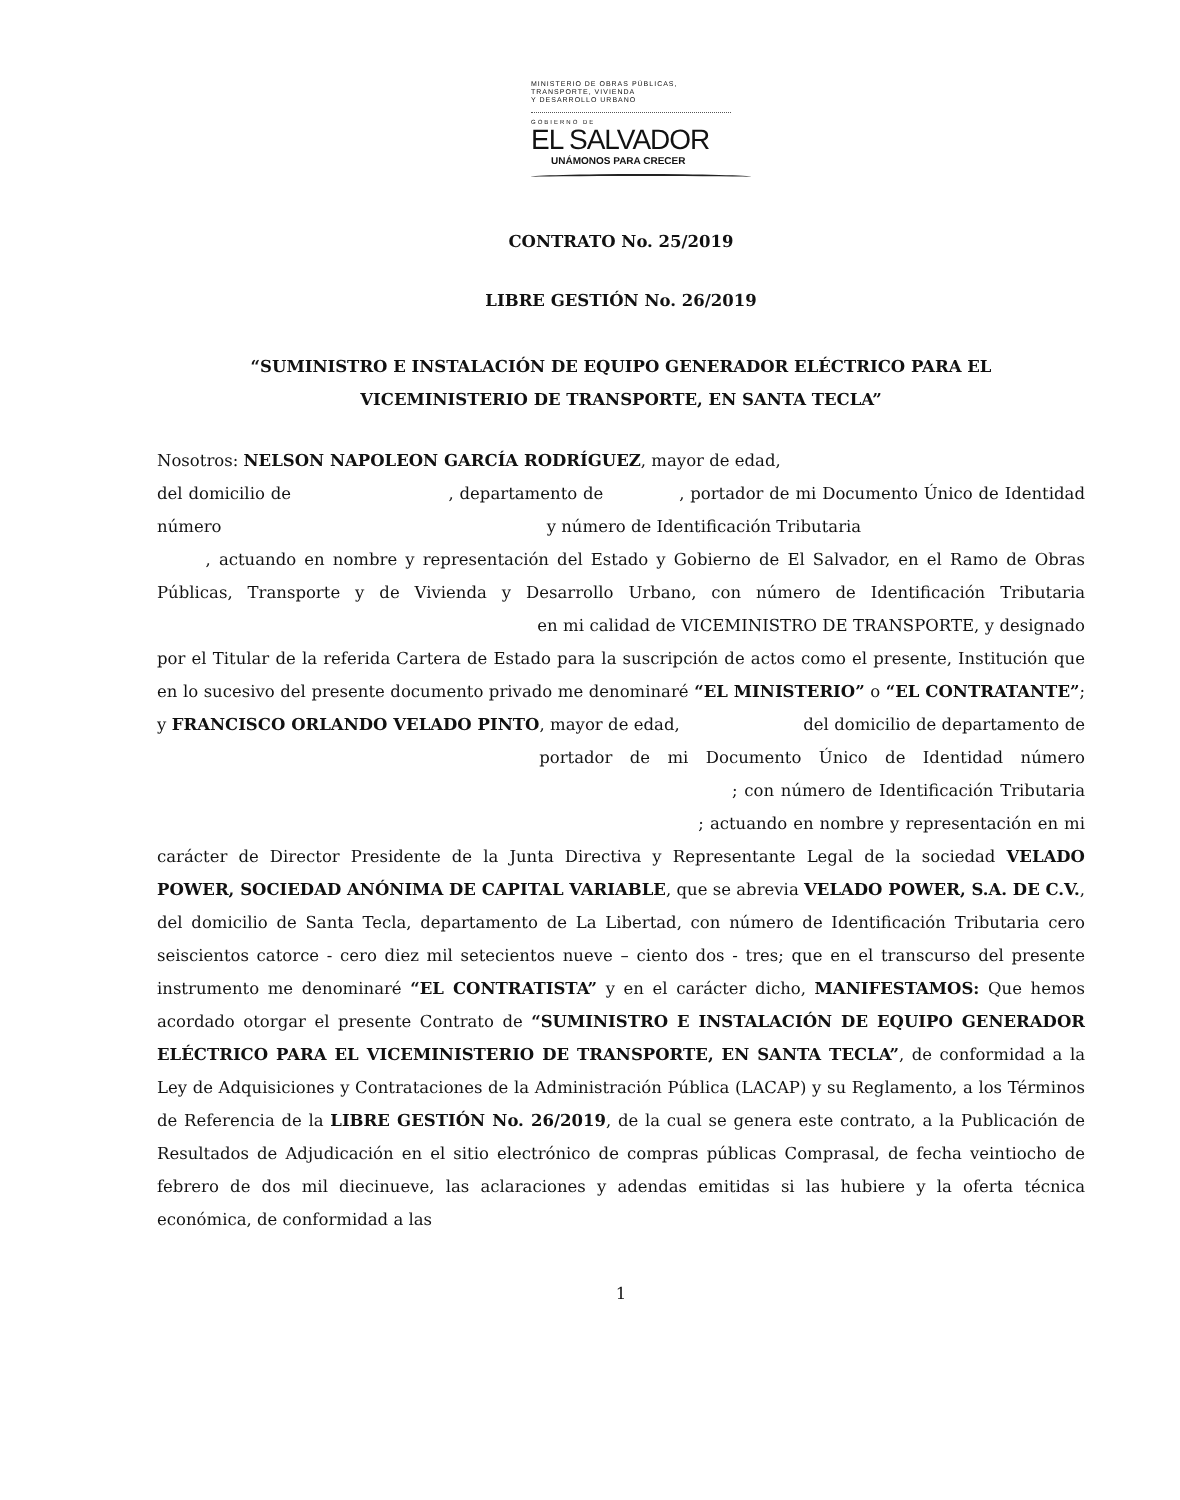MINISTERIO DE OBRAS PÚBLICAS,
TRANSPORTE, VIVIENDA
Y DESARROLLO URBANO
GOBIERNO DE
EL SALVADOR
UNÁMONOS PARA CRECER
CONTRATO No. 25/2019
LIBRE GESTIÓN No. 26/2019
“SUMINISTRO E INSTALACIÓN DE EQUIPO GENERADOR ELÉCTRICO PARA EL
VICEMINISTERIO DE TRANSPORTE, EN SANTA TECLA”
Nosotros: NELSON NAPOLEON GARCÍA RODRÍGUEZ, mayor de edad,
del domicilio de , departamento de , portador de mi Documento Único de Identidad número y número de Identificación Tributaria
, actuando en nombre y representación del Estado y Gobierno de El Salvador, en el Ramo de Obras Públicas, Transporte y de Vivienda y Desarrollo Urbano, con número de Identificación Tributaria en mi calidad de VICEMINISTRO DE TRANSPORTE, y designado por el Titular de la referida Cartera de Estado para la suscripción de actos como el presente, Institución que en lo sucesivo del presente documento privado me denominaré “EL MINISTERIO” o “EL CONTRATANTE”; y FRANCISCO ORLANDO VELADO PINTO, mayor de edad, del domicilio de departamento de portador de mi Documento Único de Identidad número ; con número de Identificación Tributaria ; actuando en nombre y representación en mi carácter de Director Presidente de la Junta Directiva y Representante Legal de la sociedad VELADO POWER, SOCIEDAD ANÓNIMA DE CAPITAL VARIABLE, que se abrevia VELADO POWER, S.A. DE C.V., del domicilio de Santa Tecla, departamento de La Libertad, con número de Identificación Tributaria cero seiscientos catorce - cero diez mil setecientos nueve – ciento dos - tres; que en el transcurso del presente instrumento me denominaré “EL CONTRATISTA” y en el carácter dicho, MANIFESTAMOS: Que hemos acordado otorgar el presente Contrato de “SUMINISTRO E INSTALACIÓN DE EQUIPO GENERADOR ELÉCTRICO PARA EL VICEMINISTERIO DE TRANSPORTE, EN SANTA TECLA”, de conformidad a la Ley de Adquisiciones y Contrataciones de la Administración Pública (LACAP) y su Reglamento, a los Términos de Referencia de la LIBRE GESTIÓN No. 26/2019, de la cual se genera este contrato, a la Publicación de Resultados de Adjudicación en el sitio electrónico de compras públicas Comprasal, de fecha veintiocho de febrero de dos mil diecinueve, las aclaraciones y adendas emitidas si las hubiere y la oferta técnica económica, de conformidad a las
1